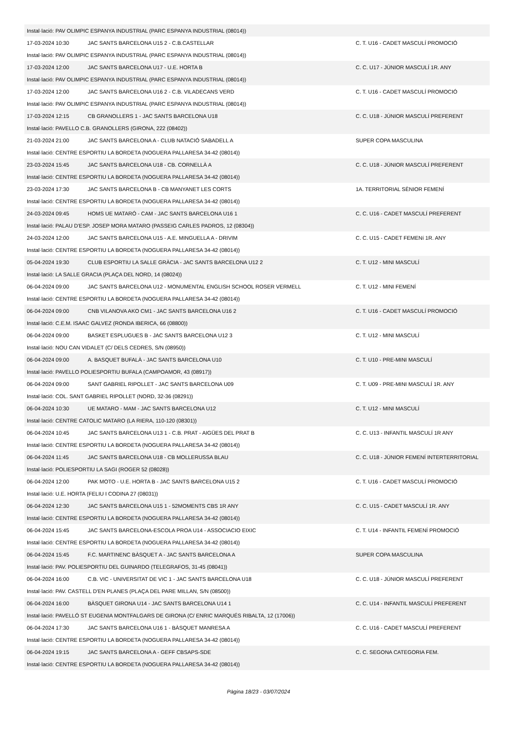| Instal·lació: PAV OLIMPIC ESPANYA INDUSTRIAL (PARC ESPANYA INDUSTRIAL (08014)) | | |
| 17-03-2024 10:30 | JAC SANTS BARCELONA U15 2 - C.B.CASTELLAR | C. T. U16 - CADET MASCULÍ PROMOCIÓ |
| Instal·lació: PAV OLIMPIC ESPANYA INDUSTRIAL (PARC ESPANYA INDUSTRIAL (08014)) | | |
| 17-03-2024 12:00 | JAC SANTS BARCELONA U17 - U.E. HORTA B | C. C. U17 - JÚNIOR MASCULÍ 1R. ANY |
| Instal·lació: PAV OLIMPIC ESPANYA INDUSTRIAL (PARC ESPANYA INDUSTRIAL (08014)) | | |
| 17-03-2024 12:00 | JAC SANTS BARCELONA U16 2 - C.B. VILADECANS VERD | C. T. U16 - CADET MASCULÍ PROMOCIÓ |
| Instal·lació: PAV OLIMPIC ESPANYA INDUSTRIAL (PARC ESPANYA INDUSTRIAL (08014)) | | |
| 17-03-2024 12:15 | CB GRANOLLERS 1 - JAC SANTS BARCELONA U18 | C. C. U18 - JÚNIOR MASCULÍ PREFERENT |
| Instal·lació: PAVELLO C.B. GRANOLLERS (GIRONA, 222 (08402)) | | |
| 21-03-2024 21:00 | JAC SANTS BARCELONA A - CLUB NATACIÓ SABADELL A | SUPER COPA MASCULINA |
| Instal·lació: CENTRE ESPORTIU LA BORDETA (NOGUERA PALLARESA 34-42 (08014)) | | |
| 23-03-2024 15:45 | JAC SANTS BARCELONA U18 - CB. CORNELLÀ A | C. C. U18 - JÚNIOR MASCULÍ PREFERENT |
| Instal·lació: CENTRE ESPORTIU LA BORDETA (NOGUERA PALLARESA 34-42 (08014)) | | |
| 23-03-2024 17:30 | JAC SANTS BARCELONA B - CB MANYANET LES CORTS | 1A. TERRITORIAL SÈNIOR FEMENÍ |
| Instal·lació: CENTRE ESPORTIU LA BORDETA (NOGUERA PALLARESA 34-42 (08014)) | | |
| 24-03-2024 09:45 | HOMS UE MATARÓ - CAM - JAC SANTS BARCELONA U16 1 | C. C. U16 - CADET MASCULÍ PREFERENT |
| Instal·lació: PALAU D'ESP. JOSEP MORA MATARO (PASSEIG CARLES PADROS, 12 (08304)) | | |
| 24-03-2024 12:00 | JAC SANTS BARCELONA U15 - A.E. MINGUELLA A - DRIVIM | C. C. U15 - CADET FEMENí 1R. ANY |
| Instal·lació: CENTRE ESPORTIU LA BORDETA (NOGUERA PALLARESA 34-42 (08014)) | | |
| 05-04-2024 19:30 | CLUB ESPORTIU LA SALLE GRÀCIA - JAC SANTS BARCELONA U12 2 | C. T. U12 - MINI MASCULÍ |
| Instal·lació: LA SALLE GRACIA (PLAÇA DEL NORD, 14 (08024)) | | |
| 06-04-2024 09:00 | JAC SANTS BARCELONA U12 - MONUMENTAL ENGLISH SCHOOL ROSER VERMELL | C. T. U12 - MINI FEMENÍ |
| Instal·lació: CENTRE ESPORTIU LA BORDETA (NOGUERA PALLARESA 34-42 (08014)) | | |
| 06-04-2024 09:00 | CNB VILANOVA AKO CM1 - JAC SANTS BARCELONA U16 2 | C. T. U16 - CADET MASCULÍ PROMOCIÓ |
| Instal·lació: C.E.M. ISAAC GALVEZ (RONDA IBERICA, 66 (08800)) | | |
| 06-04-2024 09:00 | BASKET ESPLUGUES B - JAC SANTS BARCELONA U12 3 | C. T. U12 - MINI MASCULÍ |
| Instal·lació: NOU CAN VIDALET (C/ DELS CEDRES, S/N (08950)) | | |
| 06-04-2024 09:00 | A. BASQUET BUFALÀ - JAC SANTS BARCELONA U10 | C. T. U10 - PRE-MINI MASCULÍ |
| Instal·lació: PAVELLO POLIESPORTIU BUFALA (CAMPOAMOR, 43 (08917)) | | |
| 06-04-2024 09:00 | SANT GABRIEL RIPOLLET - JAC SANTS BARCELONA U09 | C. T. U09 - PRE-MINI MASCULÍ 1R. ANY |
| Instal·lació: COL. SANT GABRIEL RIPOLLET (NORD, 32-36 (08291)) | | |
| 06-04-2024 10:30 | UE MATARO - MAM - JAC SANTS BARCELONA U12 | C. T. U12 - MINI MASCULÍ |
| Instal·lació: CENTRE CATOLIC MATARO (LA RIERA, 110-120 (08301)) | | |
| 06-04-2024 10:45 | JAC SANTS BARCELONA U13 1 - C.B. PRAT - AIGÜES DEL PRAT B | C. C. U13 - INFANTIL MASCULÍ 1R ANY |
| Instal·lació: CENTRE ESPORTIU LA BORDETA (NOGUERA PALLARESA 34-42 (08014)) | | |
| 06-04-2024 11:45 | JAC SANTS BARCELONA U18 - CB MOLLERUSSA BLAU | C. C. U18 - JÚNIOR FEMENÍ INTERTERRITORIAL |
| Instal·lació: POLIESPORTIU LA SAGI (ROGER 52 (08028)) | | |
| 06-04-2024 12:00 | PAK MOTO - U.E. HORTA B - JAC SANTS BARCELONA U15 2 | C. T. U16 - CADET MASCULÍ PROMOCIÓ |
| Instal·lació: U.E. HORTA (FELIU I CODINA 27 (08031)) | | |
| 06-04-2024 12:30 | JAC SANTS BARCELONA U15 1 - 52MOMENTS CBS 1R ANY | C. C. U15 - CADET MASCULÍ 1R. ANY |
| Instal·lació: CENTRE ESPORTIU LA BORDETA (NOGUERA PALLARESA 34-42 (08014)) | | |
| 06-04-2024 15:45 | JAC SANTS BARCELONA-ESCOLA PROA U14 - ASSOCIACIO EIXIC | C. T. U14 - INFANTIL FEMENÍ PROMOCIÓ |
| Instal·lació: CENTRE ESPORTIU LA BORDETA (NOGUERA PALLARESA 34-42 (08014)) | | |
| 06-04-2024 15:45 | F.C. MARTINENC BÀSQUET A - JAC SANTS BARCELONA A | SUPER COPA MASCULINA |
| Instal·lació: PAV. POLIESPORTIU DEL GUINARDO (TELEGRAFOS, 31-45 (08041)) | | |
| 06-04-2024 16:00 | C.B. VIC - UNIVERSITAT DE VIC 1 - JAC SANTS BARCELONA U18 | C. C. U18 - JÚNIOR MASCULÍ PREFERENT |
| Instal·lació: PAV. CASTELL D'EN PLANES (PLAÇA DEL PARE MILLAN, S/N (08500)) | | |
| 06-04-2024 16:00 | BÀSQUET GIRONA U14 - JAC SANTS BARCELONA U14 1 | C. C. U14 - INFANTIL MASCULÍ PREFERENT |
| Instal·lació: PAVELLÓ ST EUGENIA MONTFALGARS DE GIRONA (C/ ENRIC MARQUÉS RIBALTA, 12 (17006)) | | |
| 06-04-2024 17:30 | JAC SANTS BARCELONA U16 1 - BÀSQUET MANRESA A | C. C. U16 - CADET MASCULÍ PREFERENT |
| Instal·lació: CENTRE ESPORTIU LA BORDETA (NOGUERA PALLARESA 34-42 (08014)) | | |
| 06-04-2024 19:15 | JAC SANTS BARCELONA A - GEFF CBSAPS-SDE | C. C. SEGONA CATEGORIA FEM. |
| Instal·lació: CENTRE ESPORTIU LA BORDETA (NOGUERA PALLARESA 34-42 (08014)) | | |
Pàgina 18/23 - 03/07/2024